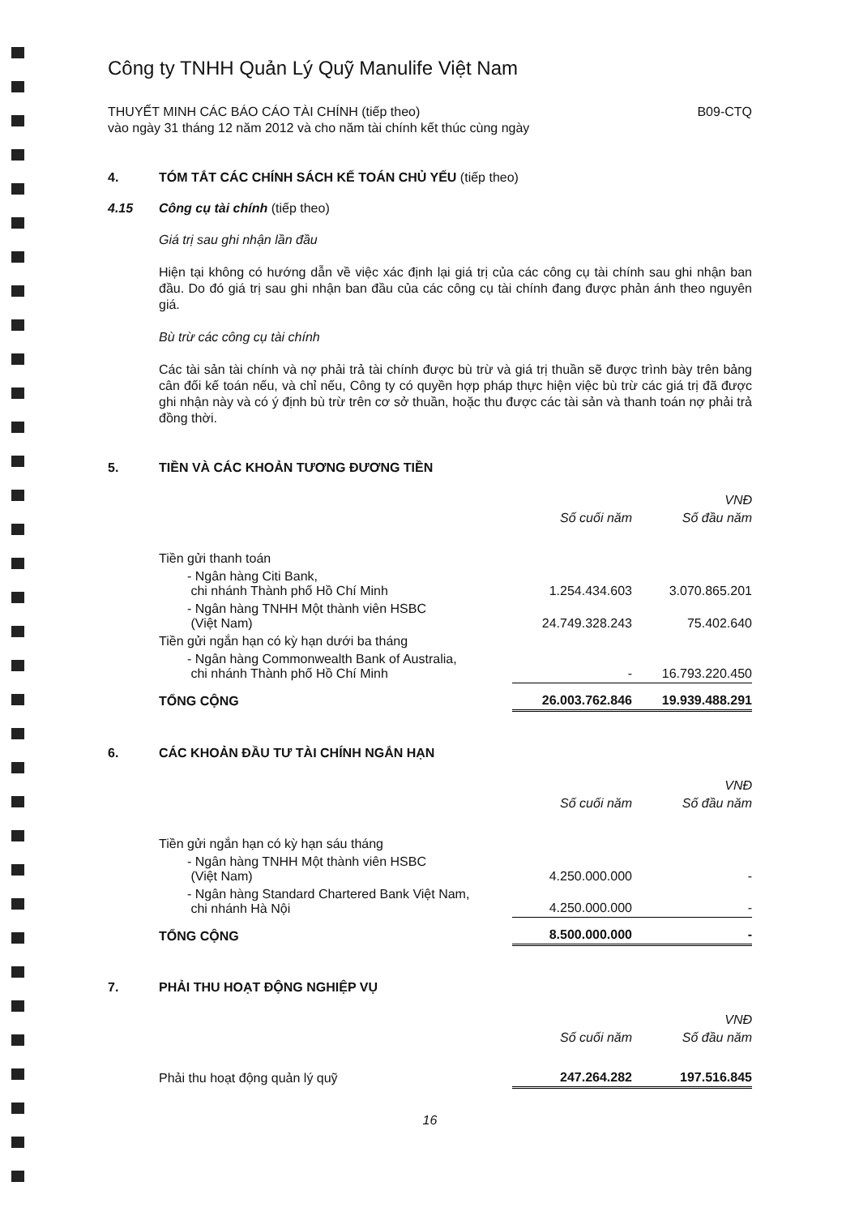Công ty TNHH Quản Lý Quỹ Manulife Việt Nam
THUYẾT MINH CÁC BÁO CÁO TÀI CHÍNH (tiếp theo)
vào ngày 31 tháng 12 năm 2012 và cho năm tài chính kết thúc cùng ngày B09-CTQ
4. TÓM TẮT CÁC CHÍNH SÁCH KẾ TOÁN CHỦ YẾU (tiếp theo)
4.15 Công cụ tài chính (tiếp theo)
Giá trị sau ghi nhận lần đầu
Hiện tại không có hướng dẫn về việc xác định lại giá trị của các công cụ tài chính sau ghi nhận ban đầu. Do đó giá trị sau ghi nhận ban đầu của các công cụ tài chính đang được phản ánh theo nguyên giá.
Bù trừ các công cụ tài chính
Các tài sản tài chính và nợ phải trả tài chính được bù trừ và giá trị thuần sẽ được trình bày trên bảng cân đối kế toán nếu, và chỉ nếu, Công ty có quyền hợp pháp thực hiện việc bù trừ các giá trị đã được ghi nhận này và có ý định bù trừ trên cơ sở thuần, hoặc thu được các tài sản và thanh toán nợ phải trả đồng thời.
5. TIỀN VÀ CÁC KHOẢN TƯƠNG ĐƯƠNG TIỀN
| | | VNĐ |
| | Số cuối năm | Số đầu năm |
| Tiền gửi thanh toán | | |
| - Ngân hàng Citi Bank, chi nhánh Thành phố Hồ Chí Minh | 1.254.434.603 | 3.070.865.201 |
| - Ngân hàng TNHH Một thành viên HSBC (Việt Nam) | 24.749.328.243 | 75.402.640 |
| Tiền gửi ngắn hạn có kỳ hạn dưới ba tháng | | |
| - Ngân hàng Commonwealth Bank of Australia, chi nhánh Thành phố Hồ Chí Minh | - | 16.793.220.450 |
| TỔNG CỘNG | 26.003.762.846 | 19.939.488.291 |
6. CÁC KHOẢN ĐẦU TƯ TÀI CHÍNH NGẮN HẠN
| | | VNĐ |
| | Số cuối năm | Số đầu năm |
| Tiền gửi ngắn hạn có kỳ hạn sáu tháng | | |
| - Ngân hàng TNHH Một thành viên HSBC (Việt Nam) | 4.250.000.000 | - |
| - Ngân hàng Standard Chartered Bank Việt Nam, chi nhánh Hà Nội | 4.250.000.000 | - |
| TỔNG CỘNG | 8.500.000.000 | - |
7. PHẢI THU HOẠT ĐỘNG NGHIỆP VỤ
| | | VNĐ |
| | Số cuối năm | Số đầu năm |
| Phải thu hoạt động quản lý quỹ | 247.264.282 | 197.516.845 |
16